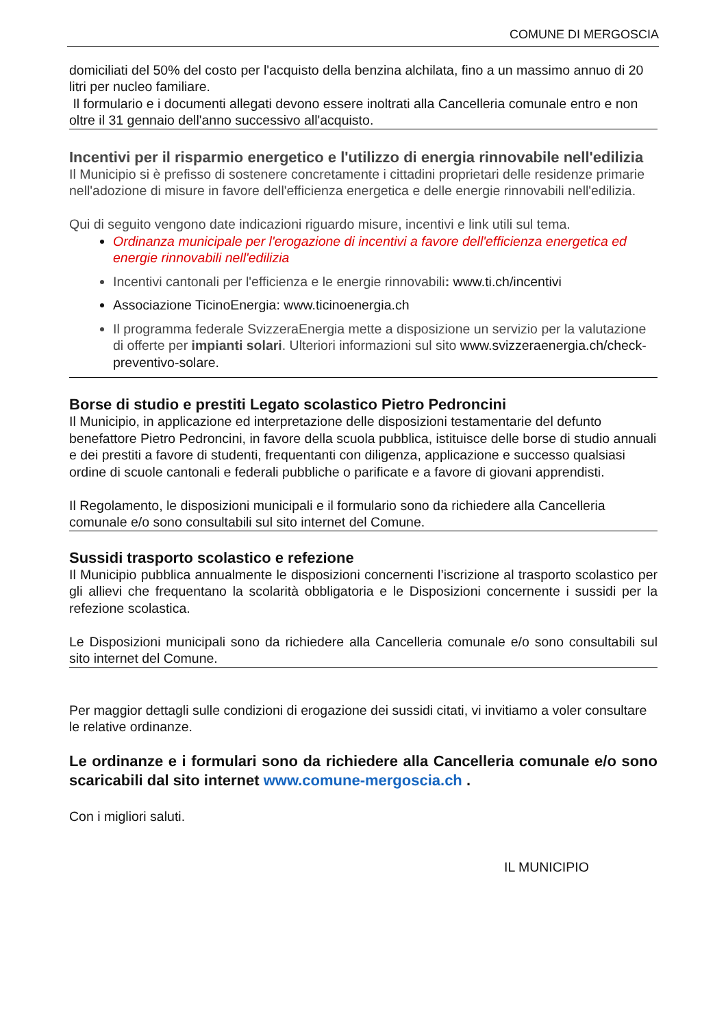COMUNE DI MERGOSCIA
domiciliati del 50% del costo per l'acquisto della benzina alchilata, fino a un massimo annuo di 20 litri per nucleo familiare.
Il formulario e i documenti allegati devono essere inoltrati alla Cancelleria comunale entro e non oltre il 31 gennaio dell'anno successivo all'acquisto.
Incentivi per il risparmio energetico e l'utilizzo di energia rinnovabile nell'edilizia
Il Municipio si è prefisso di sostenere concretamente i cittadini proprietari delle residenze primarie nell'adozione di misure in favore dell'efficienza energetica e delle energie rinnovabili nell'edilizia.
Qui di seguito vengono date indicazioni riguardo misure, incentivi e link utili sul tema.
Ordinanza municipale per l'erogazione di incentivi a favore dell'efficienza energetica ed energie rinnovabili nell'edilizia
Incentivi cantonali per l'efficienza e le energie rinnovabili: www.ti.ch/incentivi
Associazione TicinoEnergia: www.ticinoenergia.ch
Il programma federale SvizzeraEnergia mette a disposizione un servizio per la valutazione di offerte per impianti solari. Ulteriori informazioni sul sito www.svizzeraenergia.ch/check-preventivo-solare.
Borse di studio e prestiti Legato scolastico Pietro Pedroncini
Il Municipio, in applicazione ed interpretazione delle disposizioni testamentarie del defunto benefattore Pietro Pedroncini, in favore della scuola pubblica, istituisce delle borse di studio annuali e dei prestiti a favore di studenti, frequentanti con diligenza, applicazione e successo qualsiasi ordine di scuole cantonali e federali pubbliche o parificate e a favore di giovani apprendisti.
Il Regolamento, le disposizioni municipali e il formulario sono da richiedere alla Cancelleria comunale e/o sono consultabili sul sito internet del Comune.
Sussidi trasporto scolastico e refezione
Il Municipio pubblica annualmente le disposizioni concernenti l’iscrizione al trasporto scolastico per gli allievi che frequentano la scolarità obbligatoria e le Disposizioni concernente i sussidi per la refezione scolastica.
Le Disposizioni municipali sono da richiedere alla Cancelleria comunale e/o sono consultabili sul sito internet del Comune.
Per maggior dettagli sulle condizioni di erogazione dei sussidi citati, vi invitiamo a voler consultare le relative ordinanze.
Le ordinanze e i formulari sono da richiedere alla Cancelleria comunale e/o sono scaricabili dal sito internet www.comune-mergoscia.ch .
Con i migliori saluti.
IL MUNICIPIO